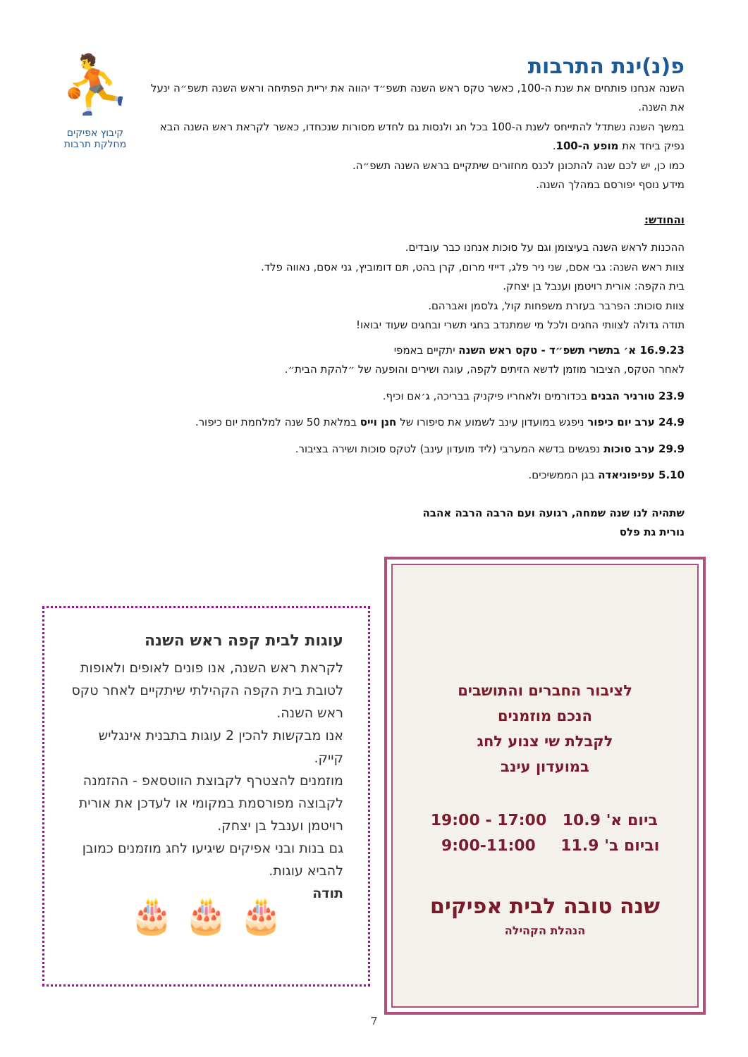פ(נ)ינת התרבות
השנה אנחנו פותחים את שנת ה-100, כאשר טקס ראש השנה תשפ״ד יהווה את יריית הפתיחה וראש השנה תשפ״ה ינעל את השנה.
במשך השנה נשתדל להתייחס לשנת ה-100 בכל חג ולנסות גם לחדש מסורות שנכחדו, כאשר לקראת ראש השנה הבא נפיק ביחד את מופע ה-100.
כמו כן, יש לכם שנה להתכונן לכנס מחזורים שיתקיים בראש השנה תשפ״ה.
מידע נוסף יפורסם במהלך השנה.
והחודש:
ההכנות לראש השנה בעיצומן וגם על סוכות אנחנו כבר עובדים.
צוות ראש השנה: גבי אסם, שני ניר פלג, דייזי מרום, קרן בהט, תּם דומוביץ, גני אסם, נאווה פלד.
בית הקפה: אורית רויטמן וענבל בן יצחק.
צוות סוכות: הפרבר בעזרת משפחות קול, גלסמן ואברהם.
תודה גדולה לצוותי החגים ולכל מי שמתנדב בחגי תשרי ובחגים שעוד יבואו!
16.9.23 א׳ בתשרי תשפ״ד - טקס ראש השנה יתקיים באמפי
לאחר הטקס, הציבור מוזמן לדשא הזיתים לקפה, עוגה ושירים והופעה של ״להקת הבית״.
23.9 טורניר הבנים בכדורמים ולאחריו פיקניק בבריכה, ג׳אם וכיף.
24.9 ערב יום כיפור ניפגש במועדון עינב לשמוע את סיפורו של חנן וייס במלאת 50 שנה למלחמת יום כיפור.
29.9 ערב סוכות נפגשים בדשא המערבי (ליד מועדון עינב) לטקס סוכות ושירה בציבור.
5.10 עפיפוניאדה בגן הממשיכים.
שתהיה לנו שנה שמחה, רגועה ועם הרבה הרבה אהבה
נורית גת פלס
⛹
קיבוץ אפיקים
מחלקת תרבות
לציבור החברים והתושבים
הנכם מוזמנים
לקבלת שי צנוע לחג
במועדון עינב
ביום א' 10.9
וביום ב' 11.9
17:00 - 19:00
9:00-11:00
שנה טובה לבית אפיקים
הנהלת הקהילה
עוגות לבית קפה ראש השנה
לקראת ראש השנה, אנו פונים לאופים ולאופות לטובת בית הקפה הקהילתי שיתקיים לאחר טקס ראש השנה.
אנו מבקשות להכין 2 עוגות בתבנית אינגליש קייק.
מוזמנים להצטרף לקבוצת הווטסאפ - ההזמנה לקבוצה מפורסמת במקומי או לעדכן את אורית רויטמן וענבל בן יצחק.
גם בנות ובני אפיקים שיגיעו לחג מוזמנים כמובן להביא עוגות.
תודה
🎂 🎂 🎂
7